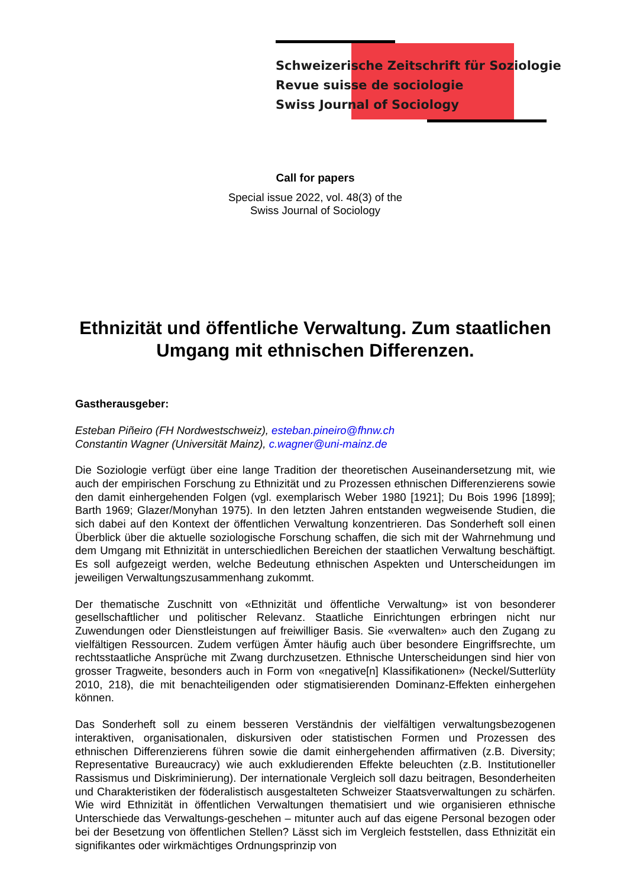Schweizerische Zeitschrift für Soziologie
Revue suisse de sociologie
Swiss Journal of Sociology
Call for papers
Special issue 2022, vol. 48(3) of the
Swiss Journal of Sociology
Ethnizität und öffentliche Verwaltung. Zum staatlichen Umgang mit ethnischen Differenzen.
Gastherausgeber:
Esteban Piñeiro (FH Nordwestschweiz), esteban.pineiro@fhnw.ch
Constantin Wagner (Universität Mainz), c.wagner@uni-mainz.de
Die Soziologie verfügt über eine lange Tradition der theoretischen Auseinandersetzung mit, wie auch der empirischen Forschung zu Ethnizität und zu Prozessen ethnischen Differenzierens sowie den damit einhergehenden Folgen (vgl. exemplarisch Weber 1980 [1921]; Du Bois 1996 [1899]; Barth 1969; Glazer/Monyhan 1975). In den letzten Jahren entstanden wegweisende Studien, die sich dabei auf den Kontext der öffentlichen Verwaltung konzentrieren. Das Sonderheft soll einen Überblick über die aktuelle soziologische Forschung schaffen, die sich mit der Wahrnehmung und dem Umgang mit Ethnizität in unterschiedlichen Bereichen der staatlichen Verwaltung beschäftigt. Es soll aufgezeigt werden, welche Bedeutung ethnischen Aspekten und Unterscheidungen im jeweiligen Verwaltungszusammenhang zukommt.
Der thematische Zuschnitt von «Ethnizität und öffentliche Verwaltung» ist von besonderer gesellschaftlicher und politischer Relevanz. Staatliche Einrichtungen erbringen nicht nur Zuwendungen oder Dienstleistungen auf freiwilliger Basis. Sie «verwalten» auch den Zugang zu vielfältigen Ressourcen. Zudem verfügen Ämter häufig auch über besondere Eingriffsrechte, um rechtsstaatliche Ansprüche mit Zwang durchzusetzen. Ethnische Unterscheidungen sind hier von grosser Tragweite, besonders auch in Form von «negative[n] Klassifikationen» (Neckel/Sutterlüty 2010, 218), die mit benachteiligenden oder stigmatisierenden Dominanz-Effekten einhergehen können.
Das Sonderheft soll zu einem besseren Verständnis der vielfältigen verwaltungsbezogenen interaktiven, organisationalen, diskursiven oder statistischen Formen und Prozessen des ethnischen Differenzierens führen sowie die damit einhergehenden affirmativen (z.B. Diversity; Representative Bureaucracy) wie auch exkludierenden Effekte beleuchten (z.B. Institutioneller Rassismus und Diskriminierung). Der internationale Vergleich soll dazu beitragen, Besonderheiten und Charakteristiken der föderalistisch ausgestalteten Schweizer Staatsverwaltungen zu schärfen. Wie wird Ethnizität in öffentlichen Verwaltungen thematisiert und wie organisieren ethnische Unterschiede das Verwaltungs-geschehen – mitunter auch auf das eigene Personal bezogen oder bei der Besetzung von öffentlichen Stellen? Lässt sich im Vergleich feststellen, dass Ethnizität ein signifikantes oder wirkmächtiges Ordnungsprinzip von